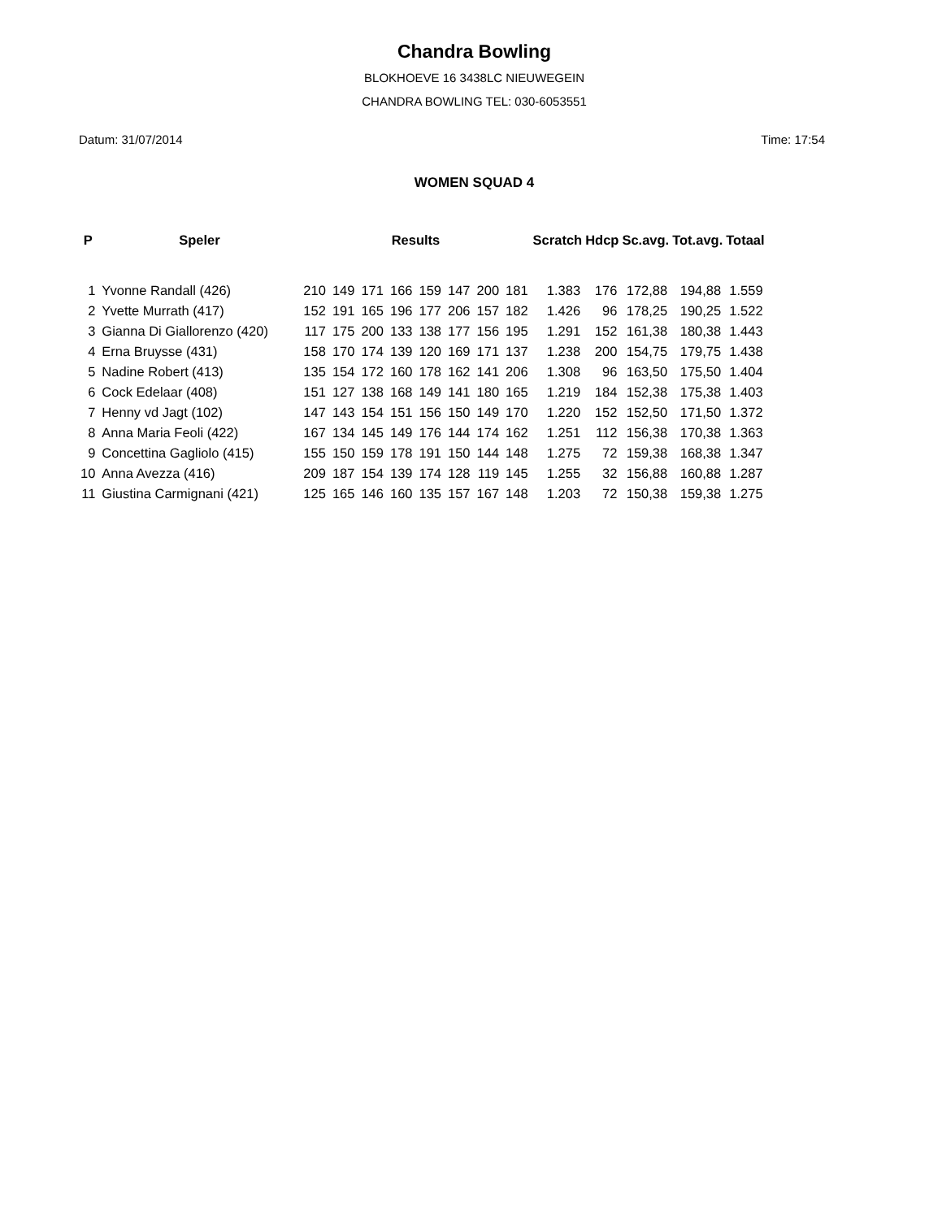Chandra Bowling
BLOKHOEVE 16 3438LC NIEUWEGEIN
CHANDRA BOWLING TEL: 030-6053551
Datum: 31/07/2014 Time: 17:54
WOMEN SQUAD 4
| P | Speler | Results | | | | | | | | Scratch | Hdcp | Sc.avg. | Tot.avg. | Totaal |
| --- | --- | --- | --- | --- | --- | --- | --- | --- | --- | --- | --- | --- | --- | --- |
| 1 | Yvonne Randall (426) | 210 | 149 | 171 | 166 | 159 | 147 | 200 | 181 | 1.383 | 176 | 172,88 | 194,88 | 1.559 |
| 2 | Yvette Murrath (417) | 152 | 191 | 165 | 196 | 177 | 206 | 157 | 182 | 1.426 | 96 | 178,25 | 190,25 | 1.522 |
| 3 | Gianna Di Giallorenzo (420) | 117 | 175 | 200 | 133 | 138 | 177 | 156 | 195 | 1.291 | 152 | 161,38 | 180,38 | 1.443 |
| 4 | Erna Bruysse (431) | 158 | 170 | 174 | 139 | 120 | 169 | 171 | 137 | 1.238 | 200 | 154,75 | 179,75 | 1.438 |
| 5 | Nadine Robert (413) | 135 | 154 | 172 | 160 | 178 | 162 | 141 | 206 | 1.308 | 96 | 163,50 | 175,50 | 1.404 |
| 6 | Cock Edelaar (408) | 151 | 127 | 138 | 168 | 149 | 141 | 180 | 165 | 1.219 | 184 | 152,38 | 175,38 | 1.403 |
| 7 | Henny vd Jagt (102) | 147 | 143 | 154 | 151 | 156 | 150 | 149 | 170 | 1.220 | 152 | 152,50 | 171,50 | 1.372 |
| 8 | Anna Maria Feoli (422) | 167 | 134 | 145 | 149 | 176 | 144 | 174 | 162 | 1.251 | 112 | 156,38 | 170,38 | 1.363 |
| 9 | Concettina Gagliolo (415) | 155 | 150 | 159 | 178 | 191 | 150 | 144 | 148 | 1.275 | 72 | 159,38 | 168,38 | 1.347 |
| 10 | Anna Avezza (416) | 209 | 187 | 154 | 139 | 174 | 128 | 119 | 145 | 1.255 | 32 | 156,88 | 160,88 | 1.287 |
| 11 | Giustina Carmignani (421) | 125 | 165 | 146 | 160 | 135 | 157 | 167 | 148 | 1.203 | 72 | 150,38 | 159,38 | 1.275 |